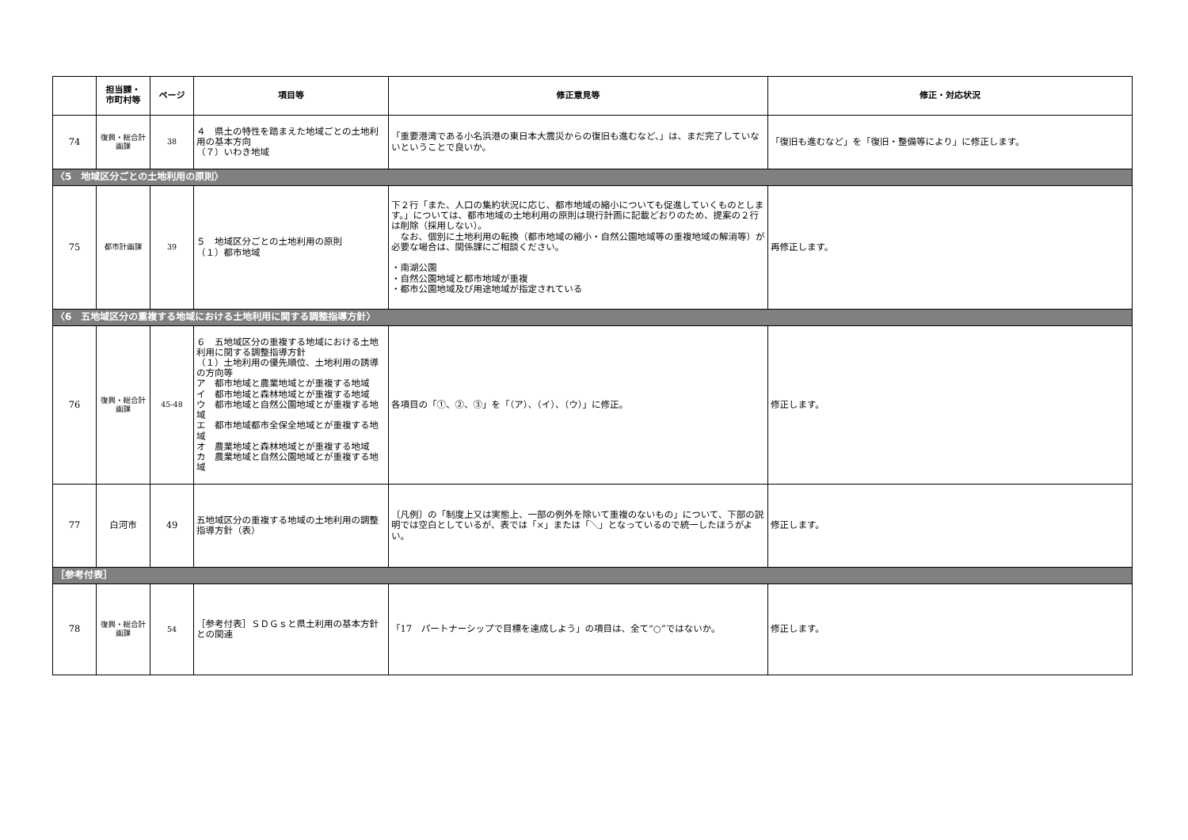| | 担当課・ 市町村等 | ページ | 項目等 | 修正意見等 | 修正・対応状況 |
| --- | --- | --- | --- | --- | --- |
| 74 | 復興・総合計画課 | 38 | ４ 県土の特性を踏まえた地域ごとの土地利用の基本方向 （７）いわき地域 | 「重要港湾である小名浜港の東日本大震災からの復旧も進むなど、」は、まだ完了していないということで良いか。 | 「復旧も進むなど」を「復旧・整備等により」に修正します。 |
| 〈5 地域区分ごとの土地利用の原則〉 | | | | | |
| 75 | 都市計画課 | 39 | ５ 地域区分ごとの土地利用の原則 （１）都市地域 | 下２行「また、人口の集約状況に応じ、都市地域の縮小についても促進していくものとします。」については、都市地域の土地利用の原則は現行計画に記載どおりのため、提案の２行は削除（採用しない）。 なお、個別に土地利用の転換（都市地域の縮小・自然公園地域等の重複地域の解消等）が必要な場合は、関係課にご相談ください。 ・南湖公園 ・自然公園地域と都市地域が重複 ・都市公園地域及び用途地域が指定されている | 再修正します。 |
| 〈6 五地域区分の重複する地域における土地利用に関する調整指導方針〉 | | | | | |
| 76 | 復興・総合計画課 | 45-48 | ６ 五地域区分の重複する地域における土地利用に関する調整指導方針 （１）土地利用の優先順位、土地利用の誘導の方向等 ア 都市地域と農業地域とが重複する地域 イ 都市地域と森林地域とが重複する地域 ウ 都市地域と自然公園地域とが重複する地域 エ 都市地域都市全保全地域とが重複する地域 オ 農業地域と森林地域とが重複する地域 カ 農業地域と自然公園地域とが重複する地域 | 各項目の「①、②、③」を「（ア）、（イ）、（ウ）」に修正。 | 修正します。 |
| 77 | 白河市 | 49 | 五地域区分の重複する地域の土地利用の調整指導方針（表） | 〔凡例〕の「制度上又は実態上、一部の例外を除いて重複のないもの」について、下部の説明では空白としているが、表では「×」または「＼」となっているので統一したほうがよい。 | 修正します。 |
| ［参考付表］ | | | | | |
| 78 | 復興・総合計画課 | 54 | ［参考付表］ＳＤＧｓと県土利用の基本方針との関連 | 「17 パートナーシップで目標を達成しよう」の項目は、全て“○”ではないか。 | 修正します。 |